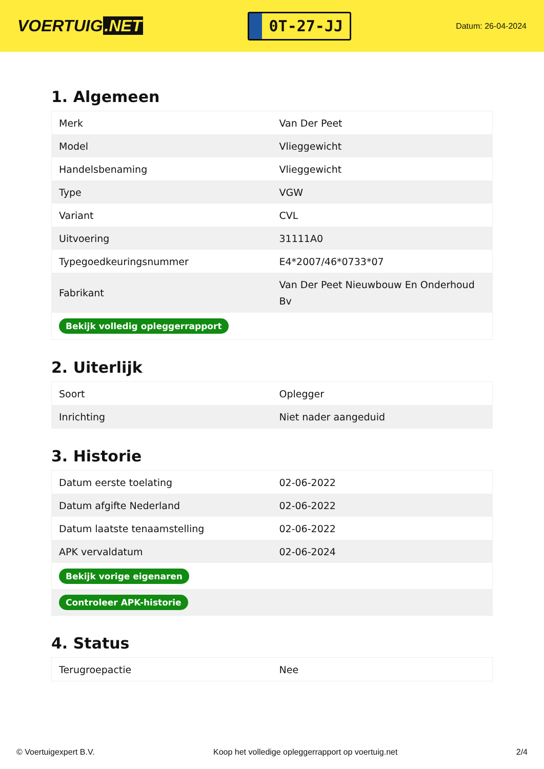VOERTUIG.NET
0T-27-JJ
Datum: 26-04-2024
1. Algemeen
| Merk | Van Der Peet |
| Model | Vlieggewicht |
| Handelsbenaming | Vlieggewicht |
| Type | VGW |
| Variant | CVL |
| Uitvoering | 31111A0 |
| Typegoedkeuringsnummer | E4*2007/46*0733*07 |
| Fabrikant | Van Der Peet Nieuwbouw En Onderhoud Bv |
| Bekijk volledig opleggerrapport | |
2. Uiterlijk
| Soort | Oplegger |
| Inrichting | Niet nader aangeduid |
3. Historie
| Datum eerste toelating | 02-06-2022 |
| Datum afgifte Nederland | 02-06-2022 |
| Datum laatste tenaamstelling | 02-06-2022 |
| APK vervaldatum | 02-06-2024 |
| Bekijk vorige eigenaren | |
| Controleer APK-historie | |
4. Status
| Terugroepactie | Nee |
© Voertuigexpert B.V. Koop het volledige opleggerrapport op voertuig.net 2/4